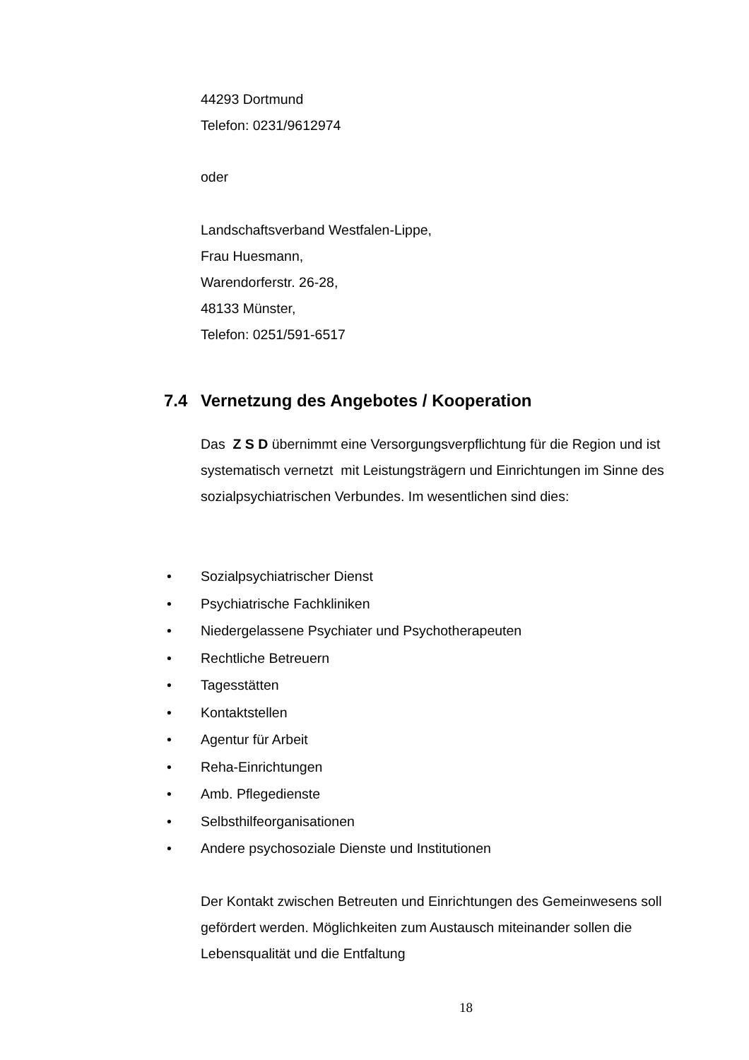44293 Dortmund
Telefon: 0231/9612974
oder
Landschaftsverband Westfalen-Lippe,
Frau Huesmann,
Warendorferstr. 26-28,
48133 Münster,
Telefon: 0251/591-6517
7.4 Vernetzung des Angebotes / Kooperation
Das Z S D übernimmt eine Versorgungsverpflichtung für die Region und ist systematisch vernetzt mit Leistungsträgern und Einrichtungen im Sinne des sozialpsychiatrischen Verbundes. Im wesentlichen sind dies:
• Sozialpsychiatrischer Dienst
• Psychiatrische Fachkliniken
• Niedergelassene Psychiater und Psychotherapeuten
• Rechtliche Betreuern
• Tagesstätten
• Kontaktstellen
• Agentur für Arbeit
• Reha-Einrichtungen
• Amb. Pflegedienste
• Selbsthilfeorganisationen
• Andere psychosoziale Dienste und Institutionen
Der Kontakt zwischen Betreuten und Einrichtungen des Gemeinwesens soll gefördert werden. Möglichkeiten zum Austausch miteinander sollen die Lebensqualität und die Entfaltung
18